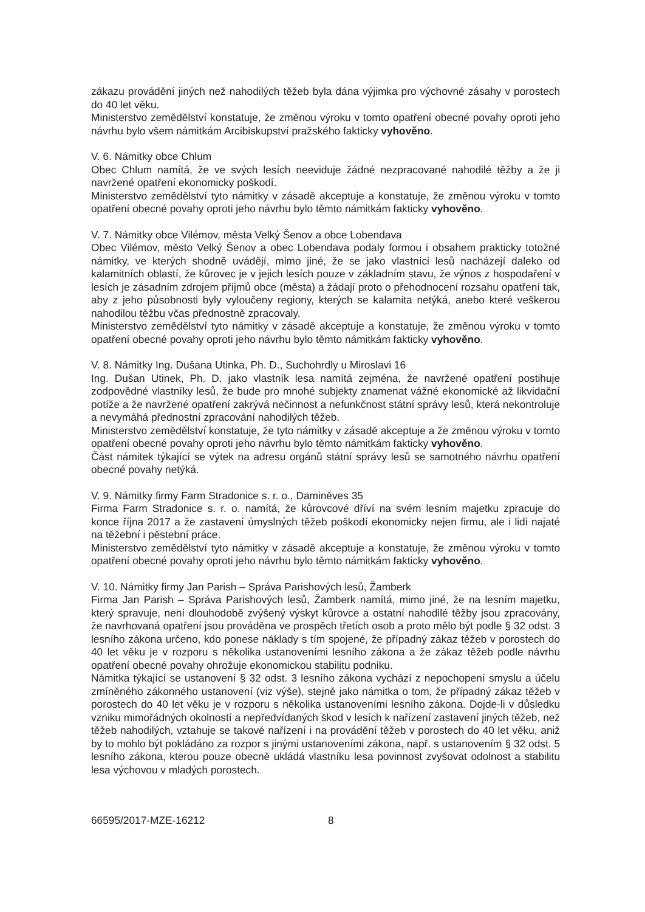zákazu provádění jiných než nahodilých těžeb byla dána výjimka pro výchovné zásahy v porostech do 40 let věku.
Ministerstvo zemědělství konstatuje, že změnou výroku v tomto opatření obecné povahy oproti jeho návrhu bylo všem námitkám Arcibiskupství pražského fakticky vyhověno.
V. 6. Námitky obce Chlum
Obec Chlum namítá, že ve svých lesích neeviduje žádné nezpracované nahodilé těžby a že ji navržené opatření ekonomicky poškodí.
Ministerstvo zemědělství tyto námitky v zásadě akceptuje a konstatuje, že změnou výroku v tomto opatření obecné povahy oproti jeho návrhu bylo těmto námitkám fakticky vyhověno.
V. 7. Námitky obce Vilémov, města Velký Šenov a obce Lobendava
Obec Vilémov, město Velký Šenov a obec Lobendava podaly formou i obsahem prakticky totožné námitky, ve kterých shodně uvádějí, mimo jiné, že se jako vlastníci lesů nacházejí daleko od kalamitních oblastí, že kůrovec je v jejich lesích pouze v základním stavu, že výnos z hospodaření v lesích je zásadním zdrojem příjmů obce (města) a žádají proto o přehodnocení rozsahu opatření tak, aby z jeho působnosti byly vyloučeny regiony, kterých se kalamita netýká, anebo které veškerou nahodilou těžbu včas přednostně zpracovaly.
Ministerstvo zemědělství tyto námitky v zásadě akceptuje a konstatuje, že změnou výroku v tomto opatření obecné povahy oproti jeho návrhu bylo těmto námitkám fakticky vyhověno.
V. 8. Námitky Ing. Dušana Utinka, Ph. D., Suchohrdly u Miroslavi 16
Ing. Dušan Utinek, Ph. D. jako vlastník lesa namítá zejména, že navržené opatření postihuje zodpovědné vlastníky lesů, že bude pro mnohé subjekty znamenat vážné ekonomické až likvidační potíže a že navržené opatření zakrývá nečinnost a nefunkčnost státní správy lesů, která nekontroluje a nevymáhá přednostní zpracování nahodilých těžeb.
Ministerstvo zemědělství konstatuje, že tyto námitky v zásadě akceptuje a že změnou výroku v tomto opatření obecné povahy oproti jeho návrhu bylo těmto námitkám fakticky vyhověno.
Část námitek týkající se výtek na adresu orgánů státní správy lesů se samotného návrhu opatření obecné povahy netýká.
V. 9. Námitky firmy Farm Stradonice s. r. o., Daminěves 35
Firma Farm Stradonice s. r. o. namítá, že kůrovcové dříví na svém lesním majetku zpracuje do konce října 2017 a že zastavení úmyslných těžeb poškodí ekonomicky nejen firmu, ale i lidi najaté na těžební i pěstební práce.
Ministerstvo zemědělství tyto námitky v zásadě akceptuje a konstatuje, že změnou výroku v tomto opatření obecné povahy oproti jeho návrhu bylo těmto námitkám fakticky vyhověno.
V. 10. Námitky firmy Jan Parish – Správa Parishových lesů, Žamberk
Firma Jan Parish – Správa Parishových lesů, Žamberk namítá, mimo jiné, že na lesním majetku, který spravuje, není dlouhodobě zvýšený výskyt kůrovce a ostatní nahodilé těžby jsou zpracovány, že navrhovaná opatření jsou prováděna ve prospěch třetích osob a proto mělo být podle § 32 odst. 3 lesního zákona určeno, kdo ponese náklady s tím spojené, že případný zákaz těžeb v porostech do 40 let věku je v rozporu s několika ustanoveními lesního zákona a že zákaz těžeb podle návrhu opatření obecné povahy ohrožuje ekonomickou stabilitu podniku.
Námitka týkající se ustanovení § 32 odst. 3 lesního zákona vychází z nepochopení smyslu a účelu zmíněného zákonného ustanovení (viz výše), stejně jako námitka o tom, že případný zákaz těžeb v porostech do 40 let věku je v rozporu s několika ustanoveními lesního zákona. Dojde-li v důsledku vzniku mimořádných okolností a nepředvídaných škod v lesích k nařízení zastavení jiných těžeb, než těžeb nahodilých, vztahuje se takové nařízení i na provádění těžeb v porostech do 40 let věku, aniž by to mohlo být pokládáno za rozpor s jinými ustanoveními zákona, např. s ustanovením § 32 odst. 5 lesního zákona, kterou pouze obecně ukládá vlastníku lesa povinnost zvyšovat odolnost a stabilitu lesa výchovou v mladých porostech.
66595/2017-MZE-16212 8